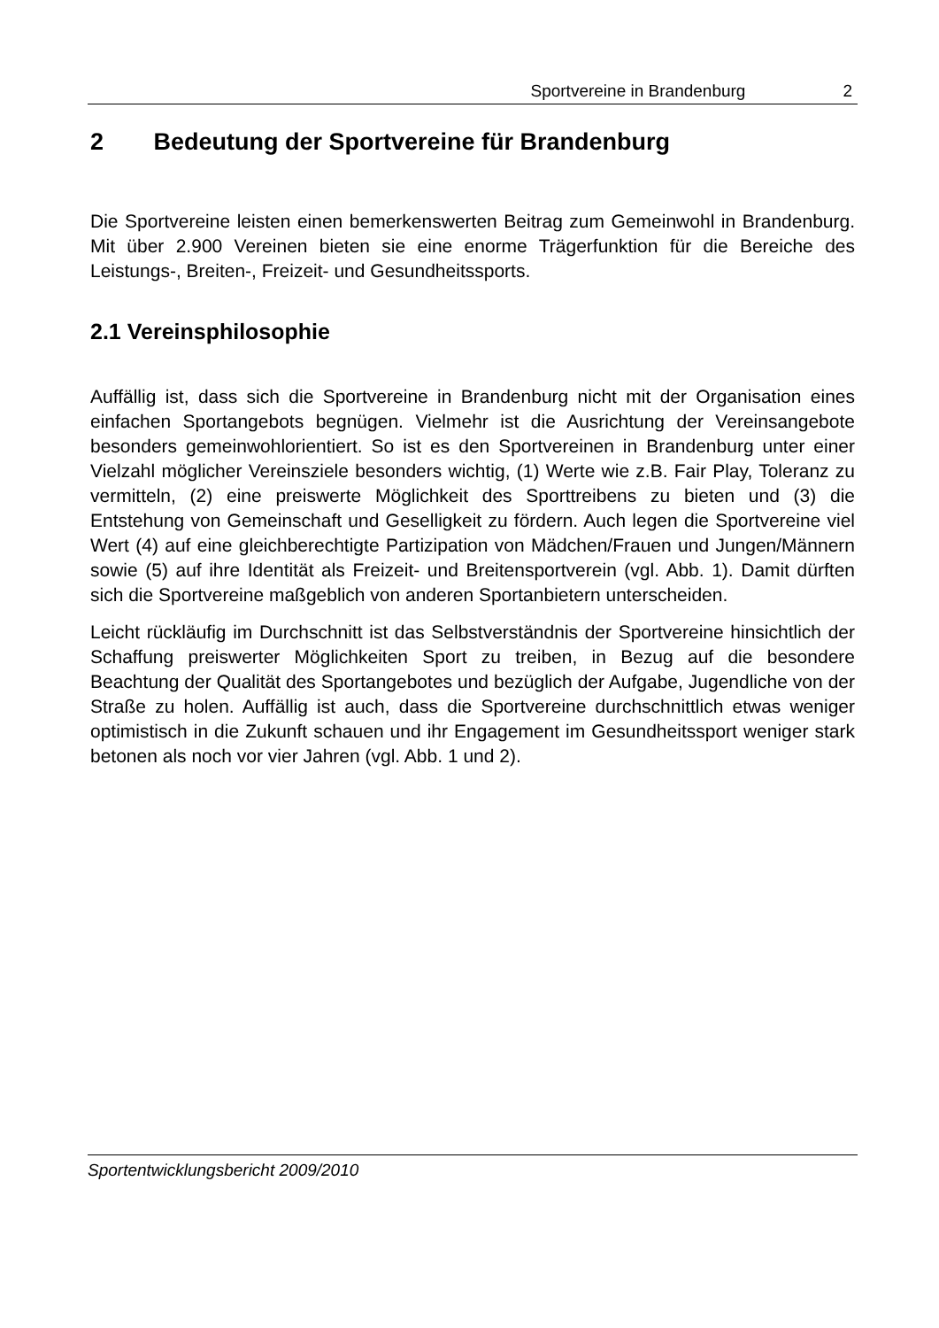Sportvereine in Brandenburg 2
2 Bedeutung der Sportvereine für Brandenburg
Die Sportvereine leisten einen bemerkenswerten Beitrag zum Gemeinwohl in Brandenburg. Mit über 2.900 Vereinen bieten sie eine enorme Trägerfunktion für die Bereiche des Leistungs-, Breiten-, Freizeit- und Gesundheitssports.
2.1 Vereinsphilosophie
Auffällig ist, dass sich die Sportvereine in Brandenburg nicht mit der Organisation eines einfachen Sportangebots begnügen. Vielmehr ist die Ausrichtung der Vereinsangebote besonders gemeinwohlorientiert. So ist es den Sportvereinen in Brandenburg unter einer Vielzahl möglicher Vereinsziele besonders wichtig, (1) Werte wie z.B. Fair Play, Toleranz zu vermitteln, (2) eine preiswerte Möglichkeit des Sporttreibens zu bieten und (3) die Entstehung von Gemeinschaft und Geselligkeit zu fördern. Auch legen die Sportvereine viel Wert (4) auf eine gleichberechtigte Partizipation von Mädchen/Frauen und Jungen/Männern sowie (5) auf ihre Identität als Freizeit- und Breitensportverein (vgl. Abb. 1). Damit dürften sich die Sportvereine maßgeblich von anderen Sportanbietern unterscheiden.
Leicht rückläufig im Durchschnitt ist das Selbstverständnis der Sportvereine hinsichtlich der Schaffung preiswerter Möglichkeiten Sport zu treiben, in Bezug auf die besondere Beachtung der Qualität des Sportangebotes und bezüglich der Aufgabe, Jugendliche von der Straße zu holen. Auffällig ist auch, dass die Sportvereine durchschnittlich etwas weniger optimistisch in die Zukunft schauen und ihr Engagement im Gesundheitssport weniger stark betonen als noch vor vier Jahren (vgl. Abb. 1 und 2).
Sportentwicklungsbericht 2009/2010